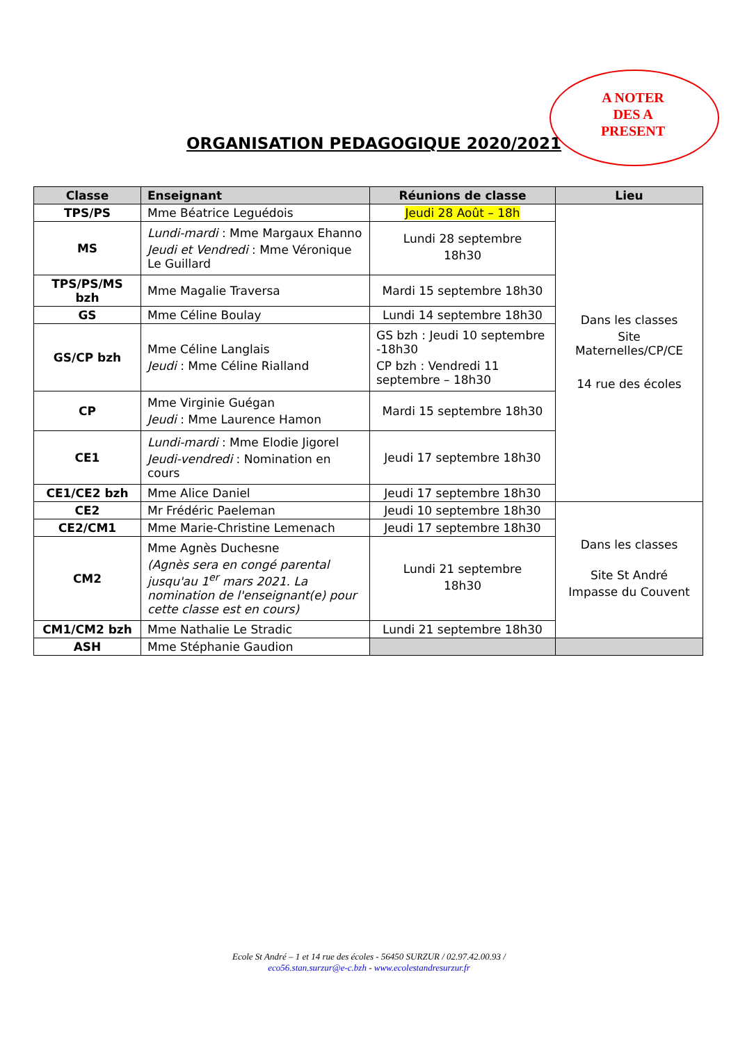A NOTER
DES A
PRESENT
ORGANISATION PEDAGOGIQUE 2020/2021
| Classe | Enseignant | Réunions de classe | Lieu |
| --- | --- | --- | --- |
| TPS/PS | Mme Béatrice Leguédois | Jeudi 28 Août – 18h | Dans les classes Site Maternelles/CP/CE 14 rue des écoles |
| MS | Lundi-mardi : Mme Margaux Ehanno Jeudi et Vendredi : Mme Véronique Le Guillard | Lundi 28 septembre 18h30 | |
| TPS/PS/MS bzh | Mme Magalie Traversa | Mardi 15 septembre 18h30 | |
| GS | Mme Céline Boulay | Lundi 14 septembre 18h30 | |
| GS/CP bzh | Mme Céline Langlais Jeudi : Mme Céline Rialland | GS bzh : Jeudi 10 septembre -18h30 CP bzh : Vendredi 11 septembre – 18h30 | |
| CP | Mme Virginie Guégan Jeudi : Mme Laurence Hamon | Mardi 15 septembre 18h30 | |
| CE1 | Lundi-mardi : Mme Elodie Jigorel Jeudi-vendredi : Nomination en cours | Jeudi 17 septembre 18h30 | |
| CE1/CE2 bzh | Mme Alice Daniel | Jeudi 17 septembre 18h30 | |
| CE2 | Mr Frédéric Paeleman | Jeudi 10 septembre 18h30 | Dans les classes Site St André Impasse du Couvent |
| CE2/CM1 | Mme Marie-Christine Lemenach | Jeudi 17 septembre 18h30 | |
| CM2 | Mme Agnès Duchesne (Agnès sera en congé parental jusqu'au 1<sup>er</sup> mars 2021. La nomination de l'enseignant(e) pour cette classe est en cours) | Lundi 21 septembre 18h30 | |
| CM1/CM2 bzh | Mme Nathalie Le Stradic | Lundi 21 septembre 18h30 | |
| ASH | Mme Stéphanie Gaudion | | |
Ecole St André – 1 et 14 rue des écoles - 56450 SURZUR / 02.97.42.00.93 /
eco56.stan.surzur@e-c.bzh - www.ecolestandresurzur.fr